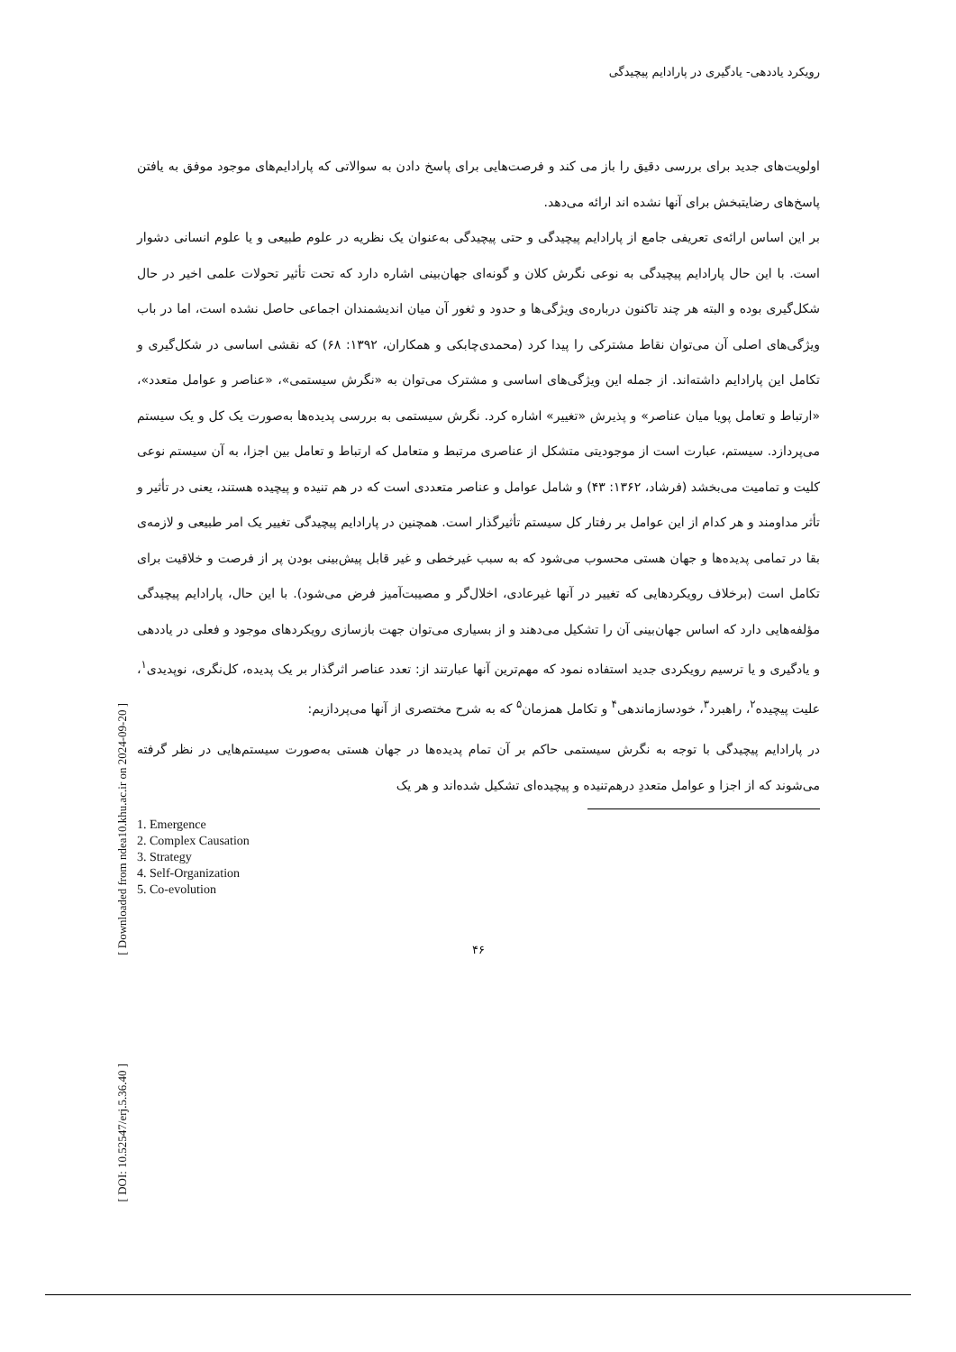[ Downloaded from ndea10.khu.ac.ir on 2024-09-20 ]
[ DOI: 10.52547/erj.5.36.40 ]
رویکرد یاددهی- یادگیری در پارادایم پیچیدگی
اولویت‌های جدید برای بررسی دقیق را باز می کند و فرصت‌هایی برای پاسخ دادن به سوالاتی که پارادایم‌های موجود موفق به یافتن پاسخ‌های رضایتبخش برای آنها نشده اند ارائه می‌دهد.
بر این اساس ارائه‌ی تعریفی جامع از پارادایم پیچیدگی و حتی پیچیدگی به‌عنوان یک نظریه در علوم طبیعی و یا علوم انسانی دشوار است. با این حال پارادایم پیچیدگی به نوعی نگرش کلان و گونه‌ای جهان‌بینی اشاره دارد که تحت تأثیر تحولات علمی اخیر در حال شکل‌گیری بوده و البته هر چند تاکنون درباره‌ی ویژگی‌ها و حدود و ثغور آن میان اندیشمندان اجماعی حاصل نشده است، اما در باب ویژگی‌های اصلی آن می‌توان نقاط مشترکی را پیدا کرد (محمدی‌چابکی و همکاران، ۱۳۹۲: ۶۸) که نقشی اساسی در شکل‌گیری و تکامل این پارادایم داشته‌اند. از جمله این ویژگی‌های اساسی و مشترک می‌توان به «نگرش سیستمی»، «عناصر و عوامل متعدد»، «ارتباط و تعامل پویا میان عناصر» و پذیرش «تغییر» اشاره کرد. نگرش سیستمی به بررسی پدیده‌ها به‌صورت یک کل و یک سیستم می‌پردازد. سیستم، عبارت است از موجودیتی متشکل از عناصری مرتبط و متعامل که ارتباط و تعامل بین اجزا، به آن سیستم نوعی کلیت و تمامیت می‌بخشد (فرشاد، ۱۳۶۲: ۴۳) و شامل عوامل و عناصر متعددی است که در هم تنیده و پیچیده هستند، یعنی در تأثیر و تأثر مداومند و هر کدام از این عوامل بر رفتار کل سیستم تأثیرگذار است. همچنین در پارادایم پیچیدگی تغییر یک امر طبیعی و لازمه‌ی بقا در تمامی پدیده‌ها و جهان هستی محسوب می‌شود که به سبب غیرخطی و غیر قابل پیش‌بینی بودن پر از فرصت و خلاقیت برای تکامل است (برخلاف رویکردهایی که تغییر در آنها غیرعادی، اخلال‌گر و مصیبت‌آمیز فرض می‌شود). با این حال، پارادایم پیچیدگی مؤلفه‌هایی دارد که اساس جهان‌بینی آن را تشکیل می‌دهند و از بسیاری می‌توان جهت بازسازی رویکردهای موجود و فعلی در یاددهی و یادگیری و یا ترسیم رویکردی جدید استفاده نمود که مهم‌ترین آنها عبارتند از: تعدد عناصر اثرگذار بر یک پدیده، کل‌نگری، نوپدیدی<sup>۱</sup>، علیت پیچیده<sup>۲</sup>، راهبرد<sup>۳</sup>، خودسازماندهی<sup>۴</sup> و تکامل همزمان<sup>۵</sup> که به شرح مختصری از آنها می‌پردازیم:
در پارادایم پیچیدگی با توجه به نگرش سیستمی حاکم بر آن تمام پدیده‌ها در جهان هستی به‌صورت سیستم‌هایی در نظر گرفته می‌شوند که از اجزا و عوامل متعددِ درهم‌تنیده و پیچیده‌ای تشکیل شده‌اند و هر یک
1. Emergence
2. Complex Causation
3. Strategy
4. Self-Organization
5. Co-evolution
۴۶